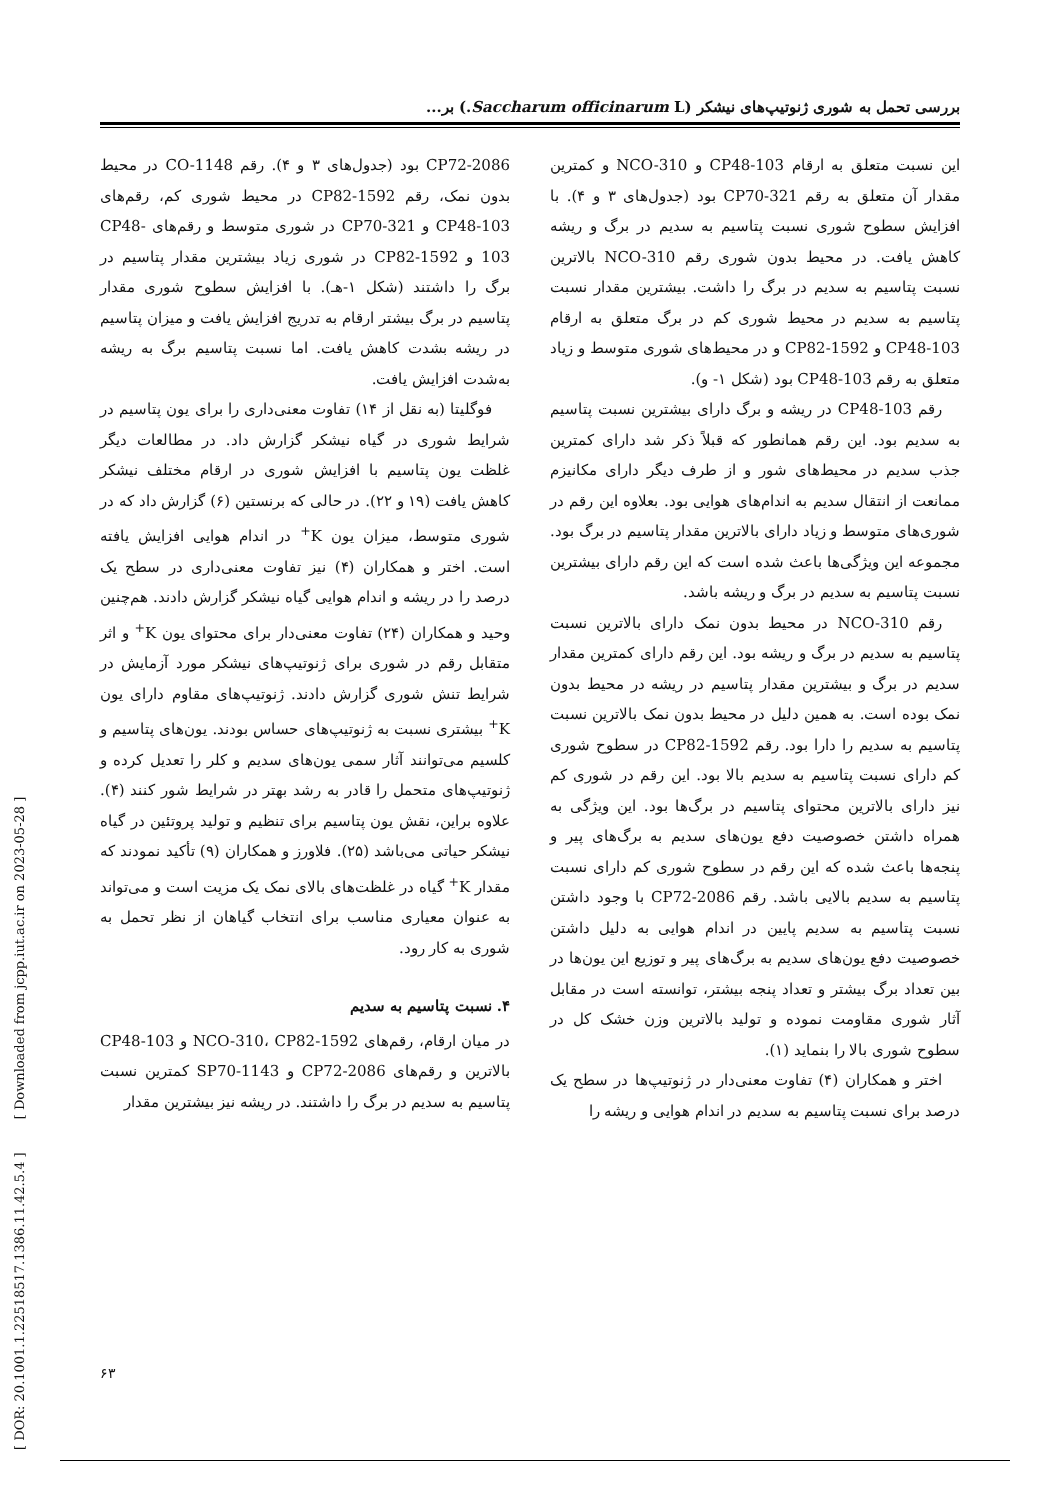بررسی تحمل به شوری ژنوتیپ‌های نیشکر (Saccharum officinarum L.) بر...
CP72-2086 بود (جدول‌های ۳ و ۴). رقم CO-1148 در محیط بدون نمک، رقم CP82-1592 در محیط شوری کم، رقم‌های CP48-103 و CP70-321 در شوری متوسط و رقم‌های CP48-103 و CP82-1592 در شوری زیاد بیشترین مقدار پتاسیم در برگ را داشتند (شکل ۱-هـ). با افزایش سطوح شوری مقدار پتاسیم در برگ بیشتر ارقام به تدریج افزایش یافت و میزان پتاسیم در ریشه بشدت کاهش یافت. اما نسبت پتاسیم برگ به ریشه به‌شدت افزایش یافت.
فوگلیتا (به نقل از ۱۴) تفاوت معنی‌داری را برای یون پتاسیم در شرایط شوری در گیاه نیشکر گزارش داد. در مطالعات دیگر غلظت یون پتاسیم با افزایش شوری در ارقام مختلف نیشکر کاهش یافت (۱۹ و ۲۲). در حالی که برنستین (۶) گزارش داد که در شوری متوسط، میزان یون K<sup>+</sup> در اندام هوایی افزایش یافته است. اختر و همکاران (۴) نیز تفاوت معنی‌داری در سطح یک درصد را در ریشه و اندام هوایی گیاه نیشکر گزارش دادند. هم‌چنین وحید و همکاران (۲۴) تفاوت معنی‌دار برای محتوای یون K<sup>+</sup> و اثر متقابل رقم در شوری برای ژنوتیپ‌های نیشکر مورد آزمایش در شرایط تنش شوری گزارش دادند. ژنوتیپ‌های مقاوم دارای یون K<sup>+</sup> بیشتری نسبت به ژنوتیپ‌های حساس بودند. یون‌های پتاسیم و کلسیم می‌توانند آثار سمی یون‌های سدیم و کلر را تعدیل کرده و ژنوتیپ‌های متحمل را قادر به رشد بهتر در شرایط شور کنند (۴). علاوه براین، نقش یون پتاسیم برای تنظیم و تولید پروتئین در گیاه نیشکر حیاتی می‌باشد (۲۵). فلاورز و همکاران (۹) تأکید نمودند که مقدار K<sup>+</sup> گیاه در غلظت‌های بالای نمک یک مزیت است و می‌تواند به عنوان معیاری مناسب برای انتخاب گیاهان از نظر تحمل به شوری به کار رود.
۴. نسبت پتاسیم به سدیم
در میان ارقام، رقم‌های NCO-310، CP82-1592 و CP48-103 بالاترین و رقم‌های CP72-2086 و SP70-1143 کمترین نسبت پتاسیم به سدیم در برگ را داشتند. در ریشه نیز بیشترین مقدار
این نسبت متعلق به ارقام CP48-103 و NCO-310 و کمترین مقدار آن متعلق به رقم CP70-321 بود (جدول‌های ۳ و ۴). با افزایش سطوح شوری نسبت پتاسیم به سدیم در برگ و ریشه کاهش یافت. در محیط بدون شوری رقم NCO-310 بالاترین نسبت پتاسیم به سدیم در برگ را داشت. بیشترین مقدار نسبت پتاسیم به سدیم در محیط شوری کم در برگ متعلق به ارقام CP48-103 و CP82-1592 و در محیط‌های شوری متوسط و زیاد متعلق به رقم CP48-103 بود (شکل ۱- و).
رقم CP48-103 در ریشه و برگ دارای بیشترین نسبت پتاسیم به سدیم بود. این رقم همانطور که قبلاً ذکر شد دارای کمترین جذب سدیم در محیط‌های شور و از طرف دیگر دارای مکانیزم ممانعت از انتقال سدیم به اندام‌های هوایی بود. بعلاوه این رقم در شوری‌های متوسط و زیاد دارای بالاترین مقدار پتاسیم در برگ بود. مجموعه این ویژگی‌ها باعث شده است که این رقم دارای بیشترین نسبت پتاسیم به سدیم در برگ و ریشه باشد.
رقم NCO-310 در محیط بدون نمک دارای بالاترین نسبت پتاسیم به سدیم در برگ و ریشه بود. این رقم دارای کمترین مقدار سدیم در برگ و بیشترین مقدار پتاسیم در ریشه در محیط بدون نمک بوده است. به همین دلیل در محیط بدون نمک بالاترین نسبت پتاسیم به سدیم را دارا بود. رقم CP82-1592 در سطوح شوری کم دارای نسبت پتاسیم به سدیم بالا بود. این رقم در شوری کم نیز دارای بالاترین محتوای پتاسیم در برگ‌ها بود. این ویژگی به همراه داشتن خصوصیت دفع یون‌های سدیم به برگ‌های پیر و پنجه‌ها باعث شده که این رقم در سطوح شوری کم دارای نسبت پتاسیم به سدیم بالایی باشد. رقم CP72-2086 با وجود داشتن نسبت پتاسیم به سدیم پایین در اندام هوایی به دلیل داشتن خصوصیت دفع یون‌های سدیم به برگ‌های پیر و توزیع این یون‌ها در بین تعداد برگ بیشتر و تعداد پنجه بیشتر، توانسته است در مقابل آثار شوری مقاومت نموده و تولید بالاترین وزن خشک کل در سطوح شوری بالا را بنماید (۱).
اختر و همکاران (۴) تفاوت معنی‌دار در ژنوتیپ‌ها در سطح یک درصد برای نسبت پتاسیم به سدیم در اندام هوایی و ریشه را
[ DOR: 20.1001.1.22518517.1386.11.42.5.4 ] [ Downloaded from jcpp.iut.ac.ir on 2023-05-28 ]
۶۳